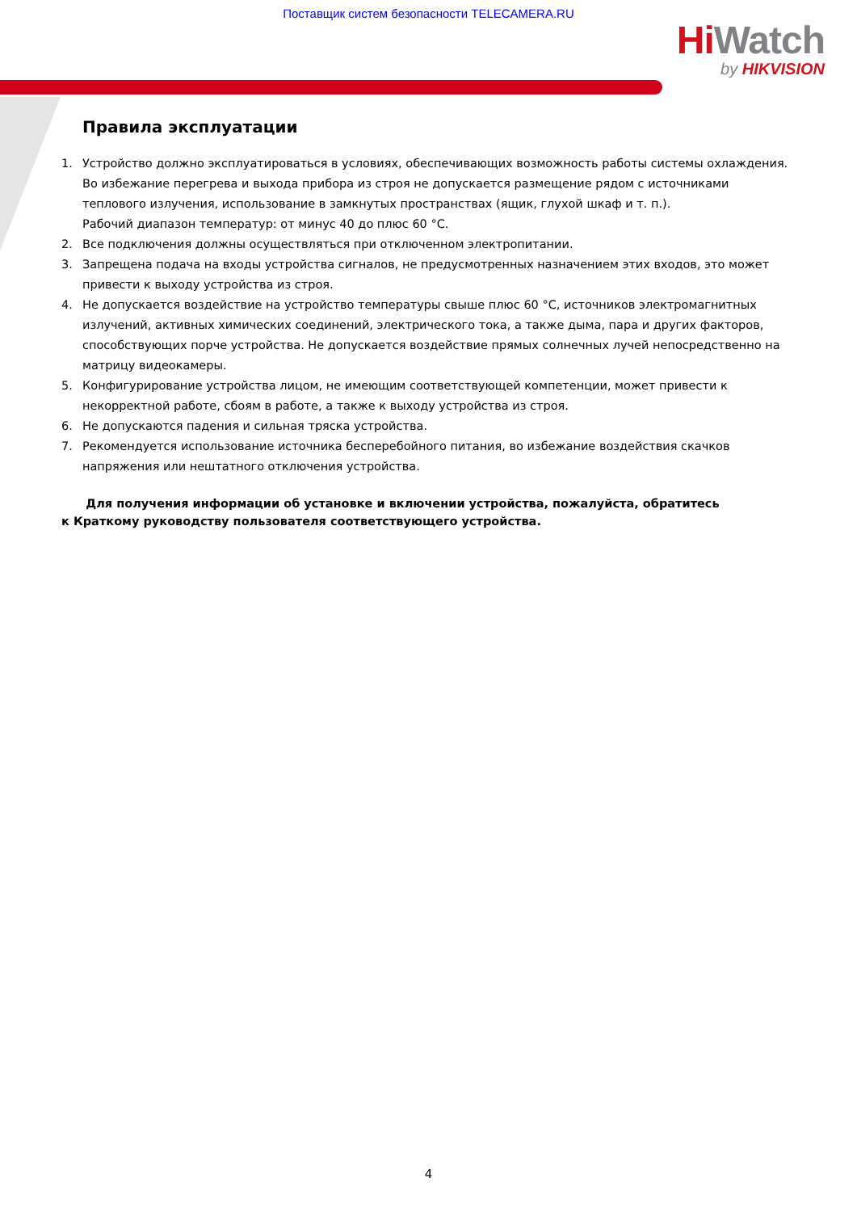Поставщик систем безопасности TELECAMERA.RU
Hi Watch
by HIKVISION
Правила эксплуатации
1. Устройство должно эксплуатироваться в условиях, обеспечивающих возможность работы системы охлаждения. Во избежание перегрева и выхода прибора из строя не допускается размещение рядом с источниками теплового излучения, использование в замкнутых пространствах (ящик, глухой шкаф и т. п.).
Рабочий диапазон температур: от минус 40 до плюс 60 °C.
2. Все подключения должны осуществляться при отключенном электропитании.
3. Запрещена подача на входы устройства сигналов, не предусмотренных назначением этих входов, это может привести к выходу устройства из строя.
4. Не допускается воздействие на устройство температуры свыше плюс 60 °C, источников электромагнитных излучений, активных химических соединений, электрического тока, а также дыма, пара и других факторов, способствующих порче устройства. Не допускается воздействие прямых солнечных лучей непосредственно на матрицу видеокамеры.
5. Конфигурирование устройства лицом, не имеющим соответствующей компетенции, может привести к некорректной работе, сбоям в работе, а также к выходу устройства из строя.
6. Не допускаются падения и сильная тряска устройства.
7. Рекомендуется использование источника бесперебойного питания, во избежание воздействия скачков напряжения или нештатного отключения устройства.
Для получения информации об установке и включении устройства, пожалуйста, обратитесь
к Краткому руководству пользователя соответствующего устройства.
4